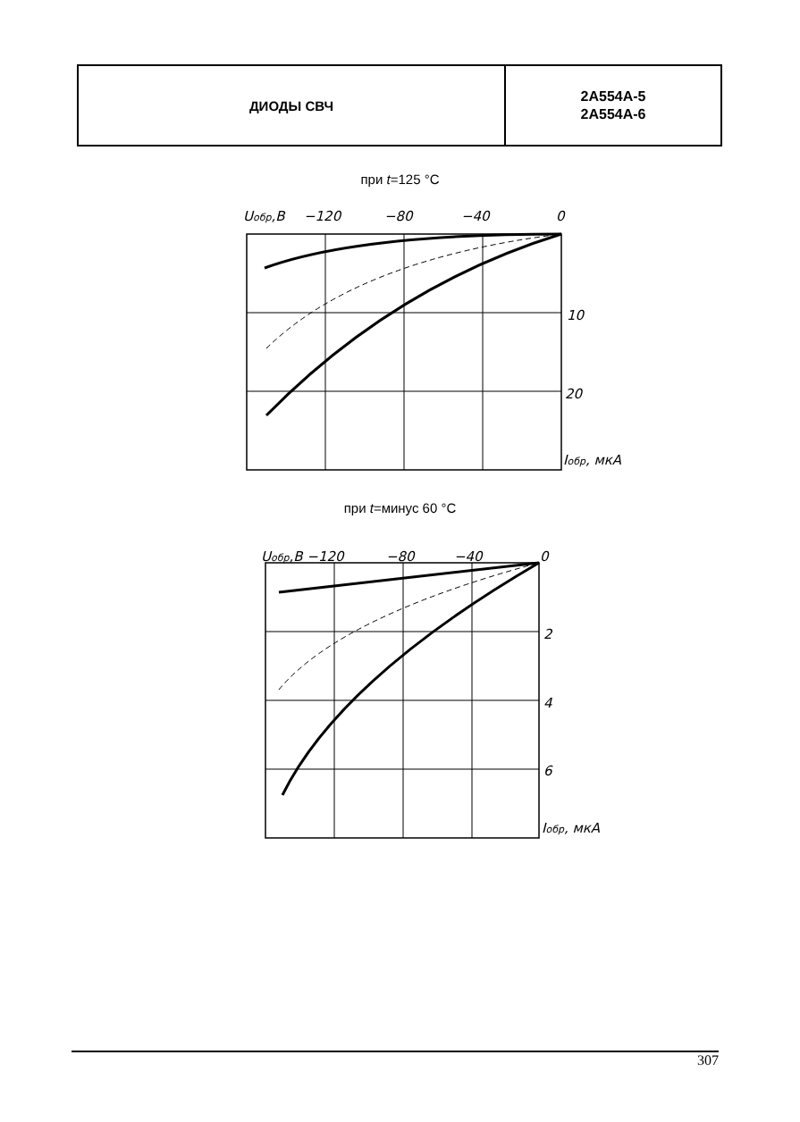ДИОДЫ СВЧ
2А554А-5
2А554А-6
при t=125 °C
Uобр,B
−120
−80
−40
0
10
20
Iобр, мкА
при t=минус 60 °C
Uобр,B −120
−80
−40
0
2
4
6
Iобр, мкА
307